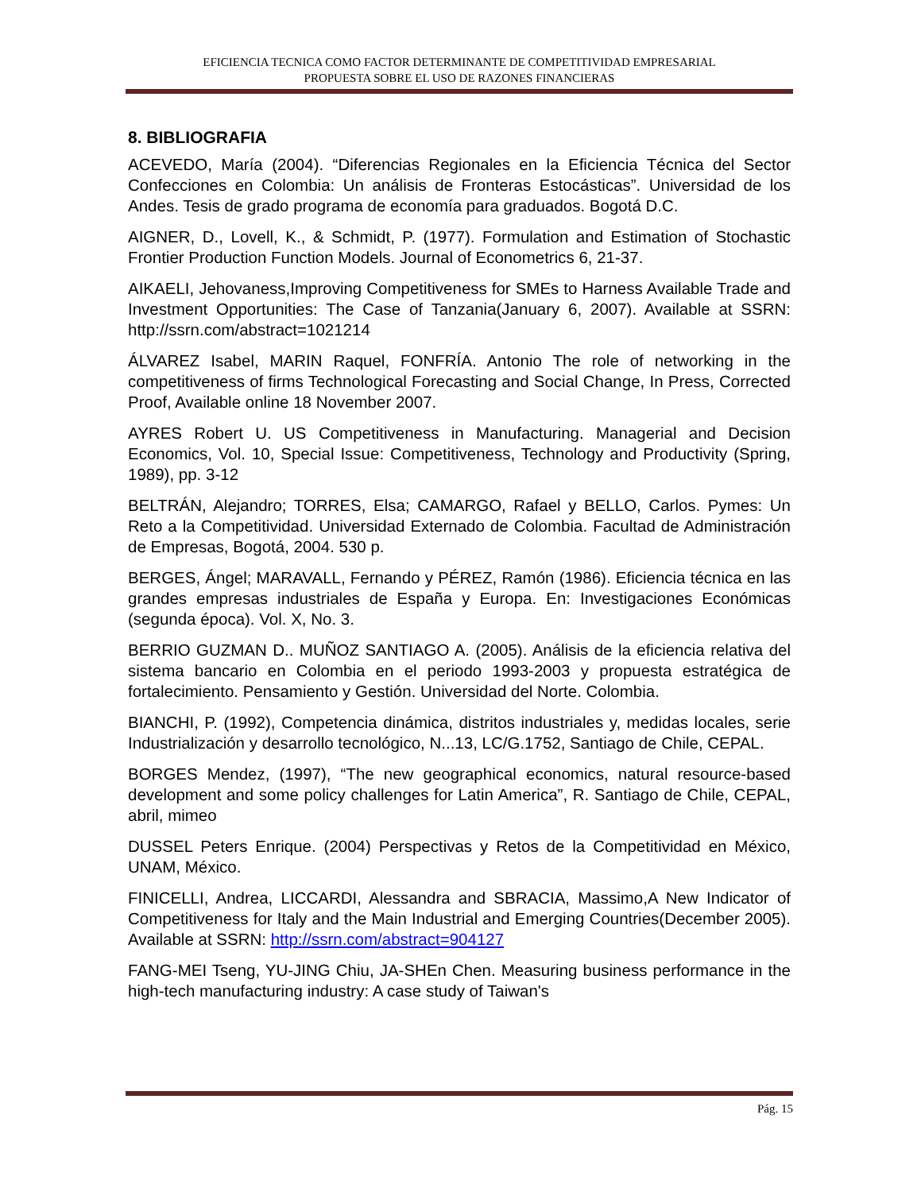EFICIENCIA TECNICA COMO FACTOR DETERMINANTE DE COMPETITIVIDAD EMPRESARIAL
PROPUESTA SOBRE EL USO DE RAZONES FINANCIERAS
8. BIBLIOGRAFIA
ACEVEDO, María (2004). “Diferencias Regionales en la Eficiencia Técnica del Sector Confecciones en Colombia: Un análisis de Fronteras Estocásticas”. Universidad de los Andes. Tesis de grado programa de economía para graduados. Bogotá D.C.
AIGNER, D., Lovell, K., & Schmidt, P. (1977). Formulation and Estimation of Stochastic Frontier Production Function Models. Journal of Econometrics 6, 21-37.
AIKAELI, Jehovaness,Improving Competitiveness for SMEs to Harness Available Trade and Investment Opportunities: The Case of Tanzania(January 6, 2007). Available at SSRN: http://ssrn.com/abstract=1021214
ÁLVAREZ Isabel, MARIN Raquel, FONFRÍA. Antonio The role of networking in the competitiveness of firms Technological Forecasting and Social Change, In Press, Corrected Proof, Available online 18 November 2007.
AYRES Robert U. US Competitiveness in Manufacturing. Managerial and Decision Economics, Vol. 10, Special Issue: Competitiveness, Technology and Productivity (Spring, 1989), pp. 3-12
BELTRÁN, Alejandro; TORRES, Elsa; CAMARGO, Rafael y BELLO, Carlos. Pymes: Un Reto a la Competitividad. Universidad Externado de Colombia. Facultad de Administración de Empresas, Bogotá, 2004. 530 p.
BERGES, Ángel; MARAVALL, Fernando y PÉREZ, Ramón (1986). Eficiencia técnica en las grandes empresas industriales de España y Europa. En: Investigaciones Económicas (segunda época). Vol. X, No. 3.
BERRIO GUZMAN D.. MUÑOZ SANTIAGO A. (2005). Análisis de la eficiencia relativa del sistema bancario en Colombia en el periodo 1993-2003 y propuesta estratégica de fortalecimiento. Pensamiento y Gestión. Universidad del Norte. Colombia.
BIANCHI, P. (1992), Competencia dinámica, distritos industriales y, medidas locales, serie Industrialización y desarrollo tecnológico, N...13, LC/G.1752, Santiago de Chile, CEPAL.
BORGES Mendez, (1997), “The new geographical economics, natural resource-based development and some policy challenges for Latin America”, R. Santiago de Chile, CEPAL, abril, mimeo
DUSSEL Peters Enrique. (2004) Perspectivas y Retos de la Competitividad en México, UNAM, México.
FINICELLI, Andrea, LICCARDI, Alessandra and SBRACIA, Massimo,A New Indicator of Competitiveness for Italy and the Main Industrial and Emerging Countries(December 2005). Available at SSRN: http://ssrn.com/abstract=904127
FANG-MEI Tseng, YU-JING Chiu, JA-SHEn Chen. Measuring business performance in the high-tech manufacturing industry: A case study of Taiwan's
Pág. 15